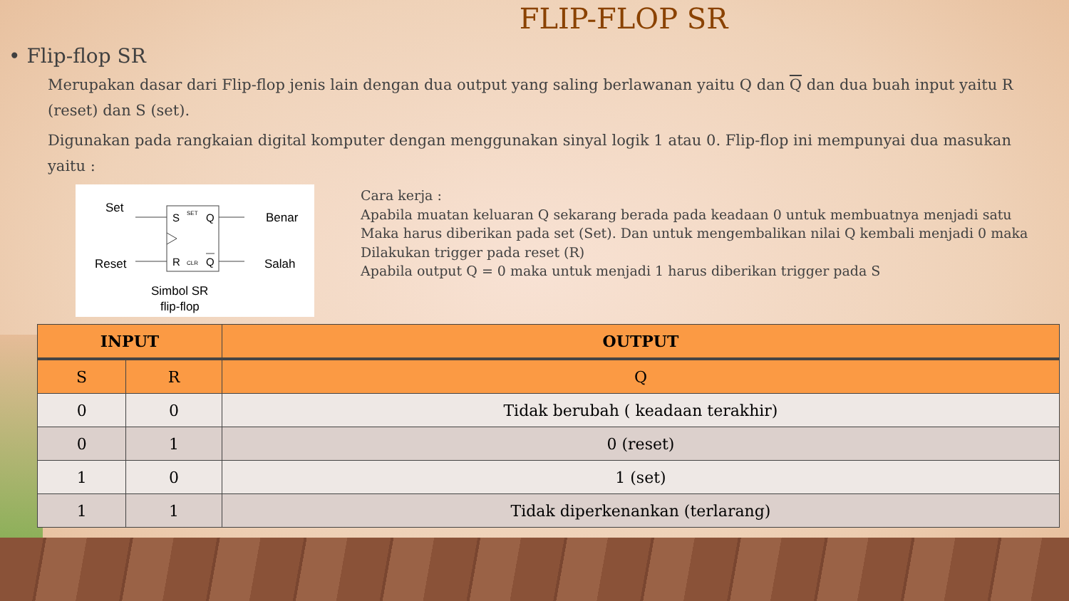FLIP-FLOP SR
• Flip-flop SR
Merupakan dasar dari Flip-flop jenis lain dengan dua output yang saling berlawanan yaitu Q dan Q dan dua buah input yaitu R (reset) dan S (set).
Digunakan pada rangkaian digital komputer dengan menggunakan sinyal logik 1 atau 0. Flip-flop ini mempunyai dua masukan yaitu :
Set
Reset
Benar
Salah
S
SET
Q
R
CLR
Q
Simbol SR
flip-flop
Cara kerja :
Apabila muatan keluaran Q sekarang berada pada keadaan 0 untuk membuatnya menjadi satu
Maka harus diberikan pada set (Set). Dan untuk mengembalikan nilai Q kembali menjadi 0 maka
Dilakukan trigger pada reset (R)
Apabila output Q = 0 maka untuk menjadi 1 harus diberikan trigger pada S
| INPUT | | OUTPUT |
| --- | --- | --- |
| S | R | Q |
| 0 | 0 | Tidak berubah ( keadaan terakhir) |
| 0 | 1 | 0 (reset) |
| 1 | 0 | 1 (set) |
| 1 | 1 | Tidak diperkenankan (terlarang) |